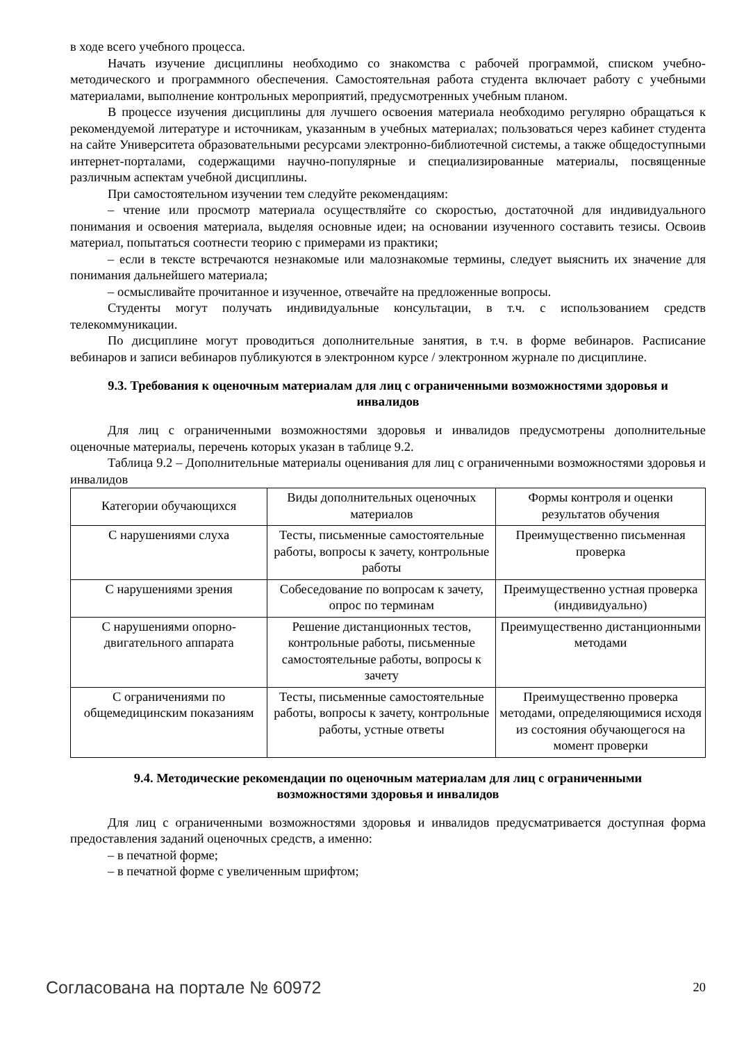в ходе всего учебного процесса.
Начать изучение дисциплины необходимо со знакомства с рабочей программой, списком учебно-методического и программного обеспечения. Самостоятельная работа студента включает работу с учебными материалами, выполнение контрольных мероприятий, предусмотренных учебным планом.
В процессе изучения дисциплины для лучшего освоения материала необходимо регулярно обращаться к рекомендуемой литературе и источникам, указанным в учебных материалах; пользоваться через кабинет студента на сайте Университета образовательными ресурсами электронно-библиотечной системы, а также общедоступными интернет-порталами, содержащими научно-популярные и специализированные материалы, посвященные различным аспектам учебной дисциплины.
При самостоятельном изучении тем следуйте рекомендациям:
– чтение или просмотр материала осуществляйте со скоростью, достаточной для индивидуального понимания и освоения материала, выделяя основные идеи; на основании изученного составить тезисы. Освоив материал, попытаться соотнести теорию с примерами из практики;
– если в тексте встречаются незнакомые или малознакомые термины, следует выяснить их значение для понимания дальнейшего материала;
– осмысливайте прочитанное и изученное, отвечайте на предложенные вопросы.
Студенты могут получать индивидуальные консультации, в т.ч. с использованием средств телекоммуникации.
По дисциплине могут проводиться дополнительные занятия, в т.ч. в форме вебинаров. Расписание вебинаров и записи вебинаров публикуются в электронном курсе / электронном журнале по дисциплине.
9.3. Требования к оценочным материалам для лиц с ограниченными возможностями здоровья и инвалидов
Для лиц с ограниченными возможностями здоровья и инвалидов предусмотрены дополнительные оценочные материалы, перечень которых указан в таблице 9.2.
Таблица 9.2 – Дополнительные материалы оценивания для лиц с ограниченными возможностями здоровья и инвалидов
| Категории обучающихся | Виды дополнительных оценочных материалов | Формы контроля и оценки результатов обучения |
| С нарушениями слуха | Тесты, письменные самостоятельные работы, вопросы к зачету, контрольные работы | Преимущественно письменная проверка |
| С нарушениями зрения | Собеседование по вопросам к зачету, опрос по терминам | Преимущественно устная проверка (индивидуально) |
| С нарушениями опорно-двигательного аппарата | Решение дистанционных тестов, контрольные работы, письменные самостоятельные работы, вопросы к зачету | Преимущественно дистанционными методами |
| С ограничениями по общемедицинским показаниям | Тесты, письменные самостоятельные работы, вопросы к зачету, контрольные работы, устные ответы | Преимущественно проверка методами, определяющимися исходя из состояния обучающегося на момент проверки |
9.4. Методические рекомендации по оценочным материалам для лиц с ограниченными возможностями здоровья и инвалидов
Для лиц с ограниченными возможностями здоровья и инвалидов предусматривается доступная форма предоставления заданий оценочных средств, а именно:
– в печатной форме;
– в печатной форме с увеличенным шрифтом;
Согласована на портале № 60972 20